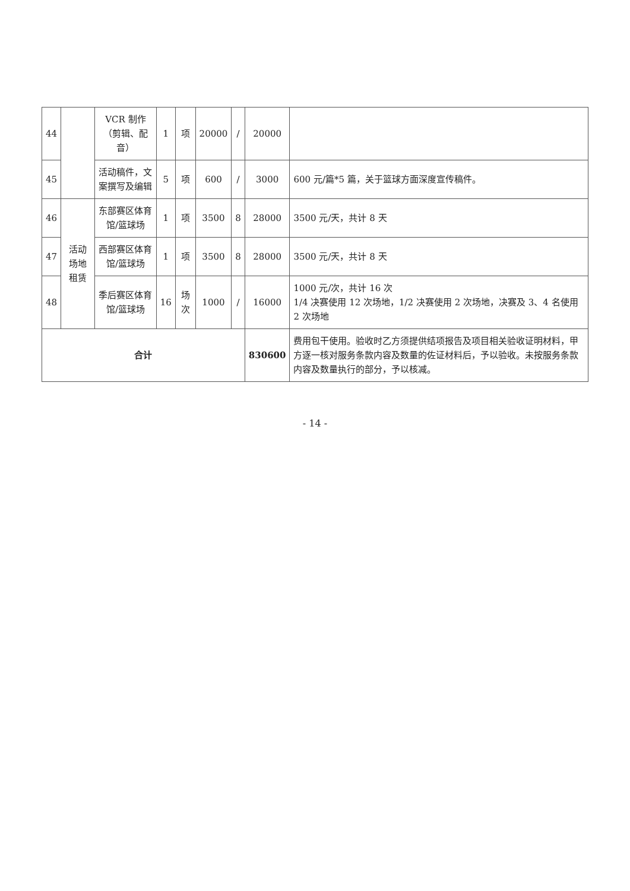| 44 | | VCR 制作（剪辑、配音） | 1 | 项 | 20000 | / | 20000 | |
| 45 | | 活动稿件，文案撰写及编辑 | 5 | 项 | 600 | / | 3000 | 600 元/篇*5 篇，关于篮球方面深度宣传稿件。 |
| 46 | 活动场地租赁 | 东部赛区体育馆/篮球场 | 1 | 项 | 3500 | 8 | 28000 | 3500 元/天，共计 8 天 |
| 47 | | 西部赛区体育馆/篮球场 | 1 | 项 | 3500 | 8 | 28000 | 3500 元/天，共计 8 天 |
| 48 | | 季后赛区体育馆/篮球场 | 16 | 场次 | 1000 | / | 16000 | 1000 元/次，共计 16 次 1/4 决赛使用 12 次场地，1/2 决赛使用 2 次场地，决赛及 3、4 名使用 2 次场地 |
| 合计 | | | | | | | 830600 | 费用包干使用。验收时乙方须提供结项报告及项目相关验收证明材料，甲方逐一核对服务条款内容及数量的佐证材料后，予以验收。未按服务条款内容及数量执行的部分，予以核减。 |
- 14 -